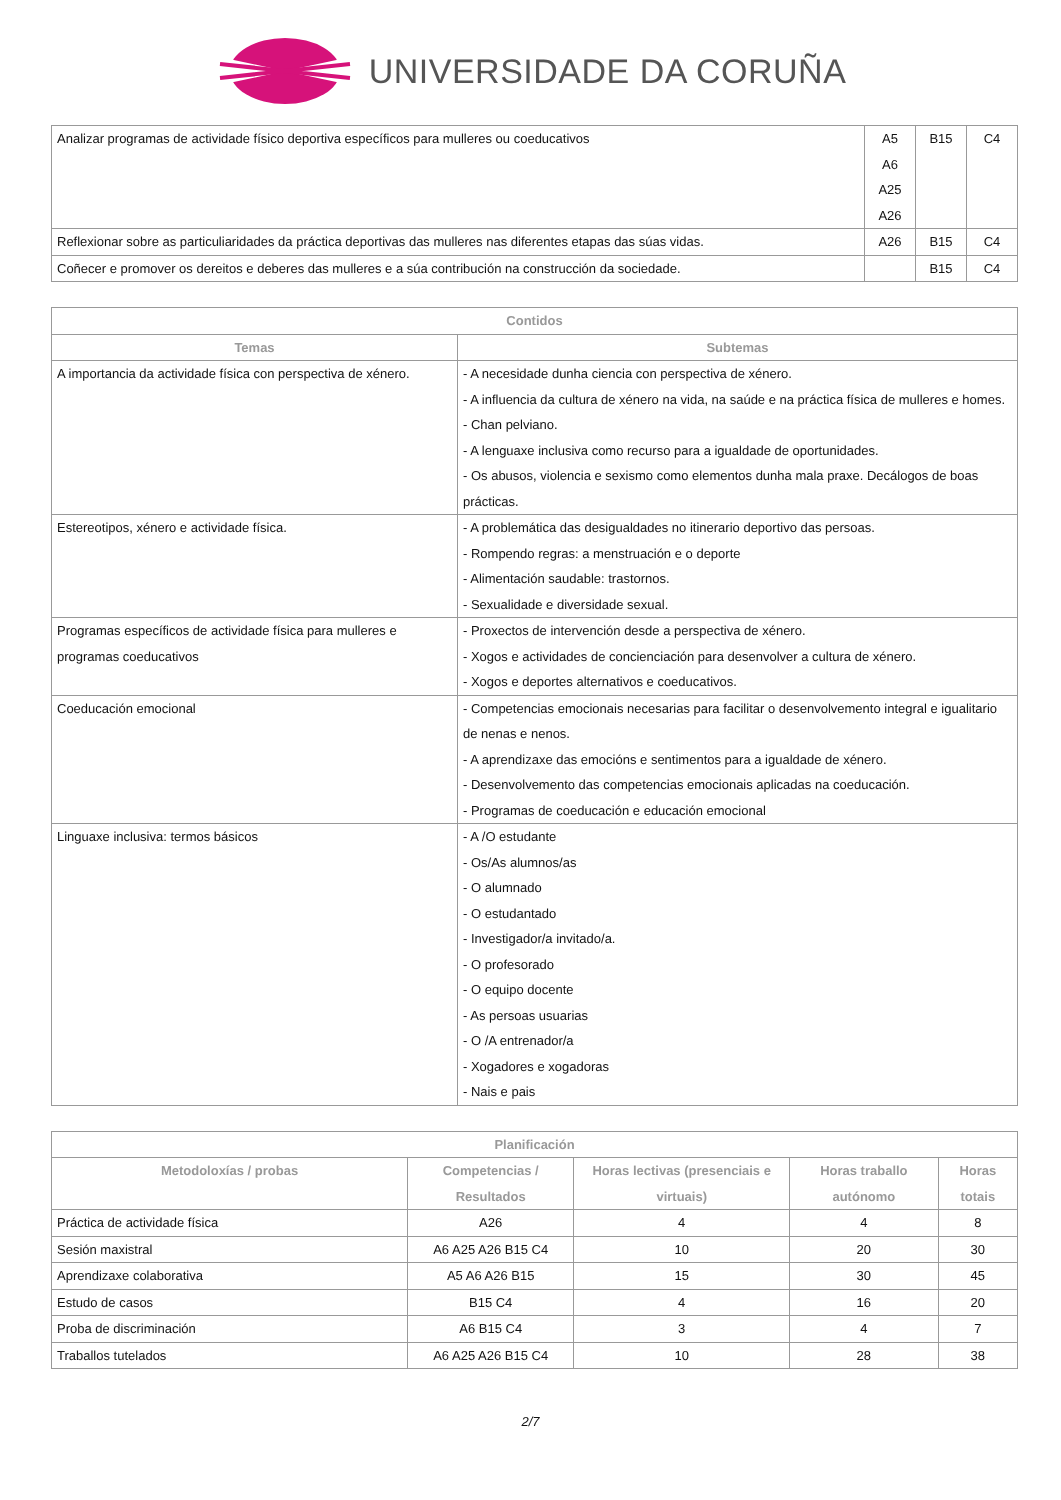UNIVERSIDADE DA CORUÑA
| Analizar programas de actividade físico deportiva específicos para mulleres ou coeducativos | A5 A6 A25 A26 | B15 | C4 |
| Reflexionar sobre as particuliaridades da práctica deportivas das mulleres nas diferentes etapas das súas vidas. | A26 | B15 | C4 |
| Coñecer e promover os dereitos e deberes das mulleres e a súa contribución na construcción da sociedade. | | B15 | C4 |
| Contidos | |
| --- | --- |
| Temas | Subtemas |
| A importancia da actividade física con perspectiva de xénero. | - A necesidade dunha ciencia con perspectiva de xénero. - A influencia da cultura de xénero na vida, na saúde e na práctica física de mulleres e homes. - Chan pelviano. - A lenguaxe inclusiva como recurso para a igualdade de oportunidades. - Os abusos, violencia e sexismo como elementos dunha mala praxe. Decálogos de boas prácticas. |
| Estereotipos, xénero e actividade física. | - A problemática das desigualdades no itinerario deportivo das persoas. - Rompendo regras: a menstruación e o deporte - Alimentación saudable: trastornos. - Sexualidade e diversidade sexual. |
| Programas específicos de actividade física para mulleres e programas coeducativos | - Proxectos de intervención desde a perspectiva de xénero. - Xogos e actividades de concienciación para desenvolver a cultura de xénero. - Xogos e deportes alternativos e coeducativos. |
| Coeducación emocional | - Competencias emocionais necesarias para facilitar o desenvolvemento integral e igualitario de nenas e nenos. - A aprendizaxe das emocións e sentimentos para a igualdade de xénero. - Desenvolvemento das competencias emocionais aplicadas na coeducación. - Programas de coeducación e educación emocional |
| Linguaxe inclusiva: termos básicos | - A /O estudante - Os/As alumnos/as - O alumnado - O estudantado - Investigador/a invitado/a. - O profesorado - O equipo docente - As persoas usuarias - O /A entrenador/a - Xogadores e xogadoras - Nais e pais |
| Planificación | | | | |
| --- | --- | --- | --- | --- |
| Metodoloxías / probas | Competencias / Resultados | Horas lectivas (presenciais e virtuais) | Horas traballo autónomo | Horas totais |
| Práctica de actividade física | A26 | 4 | 4 | 8 |
| Sesión maxistral | A6 A25 A26 B15 C4 | 10 | 20 | 30 |
| Aprendizaxe colaborativa | A5 A6 A26 B15 | 15 | 30 | 45 |
| Estudo de casos | B15 C4 | 4 | 16 | 20 |
| Proba de discriminación | A6 B15 C4 | 3 | 4 | 7 |
| Traballos tutelados | A6 A25 A26 B15 C4 | 10 | 28 | 38 |
2/7